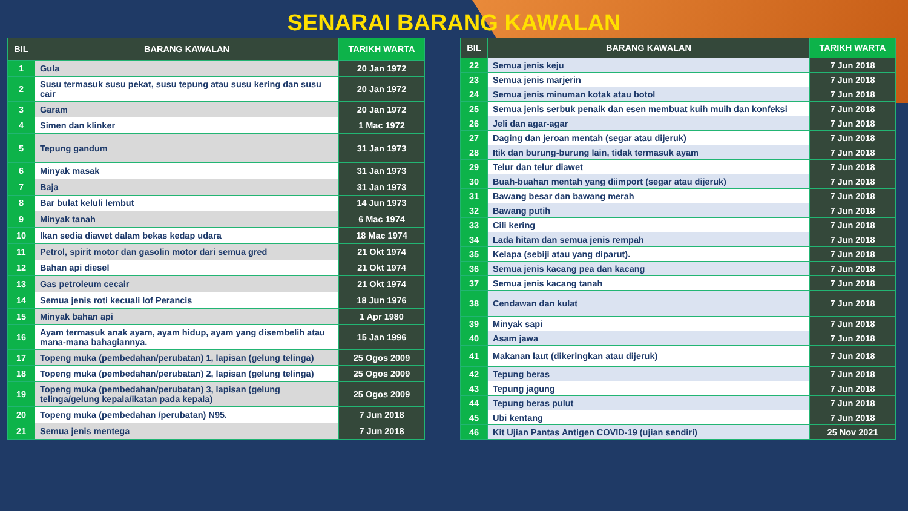SENARAI BARANG KAWALAN
| BIL | BARANG KAWALAN | TARIKH WARTA |
| --- | --- | --- |
| 1 | Gula | 20 Jan 1972 |
| 2 | Susu termasuk susu pekat, susu tepung atau susu kering dan susu cair | 20 Jan 1972 |
| 3 | Garam | 20 Jan 1972 |
| 4 | Simen dan klinker | 1 Mac 1972 |
| 5 | Tepung gandum | 31 Jan 1973 |
| 6 | Minyak masak | 31 Jan 1973 |
| 7 | Baja | 31 Jan 1973 |
| 8 | Bar bulat keluli lembut | 14 Jun 1973 |
| 9 | Minyak tanah | 6 Mac 1974 |
| 10 | Ikan sedia diawet dalam bekas kedap udara | 18 Mac 1974 |
| 11 | Petrol, spirit motor dan gasolin motor dari semua gred | 21 Okt 1974 |
| 12 | Bahan api diesel | 21 Okt 1974 |
| 13 | Gas petroleum cecair | 21 Okt 1974 |
| 14 | Semua jenis roti kecuali lof Perancis | 18 Jun 1976 |
| 15 | Minyak bahan api | 1 Apr 1980 |
| 16 | Ayam termasuk anak ayam, ayam hidup, ayam yang disembelih atau mana-mana bahagiannya. | 15 Jan 1996 |
| 17 | Topeng muka (pembedahan/perubatan) 1, lapisan (gelung telinga) | 25 Ogos 2009 |
| 18 | Topeng muka (pembedahan/perubatan) 2, lapisan (gelung telinga) | 25 Ogos 2009 |
| 19 | Topeng muka (pembedahan/perubatan) 3, lapisan (gelung telinga/gelung kepala/ikatan pada kepala) | 25 Ogos 2009 |
| 20 | Topeng muka (pembedahan /perubatan) N95. | 7 Jun 2018 |
| 21 | Semua jenis mentega | 7 Jun 2018 |
| BIL | BARANG KAWALAN | TARIKH WARTA |
| --- | --- | --- |
| 22 | Semua jenis keju | 7 Jun 2018 |
| 23 | Semua jenis marjerin | 7 Jun 2018 |
| 24 | Semua jenis minuman kotak atau botol | 7 Jun 2018 |
| 25 | Semua jenis serbuk penaik dan esen membuat kuih muih dan konfeksi | 7 Jun 2018 |
| 26 | Jeli dan agar-agar | 7 Jun 2018 |
| 27 | Daging dan jeroan mentah (segar atau dijeruk) | 7 Jun 2018 |
| 28 | Itik dan burung-burung lain, tidak termasuk ayam | 7 Jun 2018 |
| 29 | Telur dan telur diawet | 7 Jun 2018 |
| 30 | Buah-buahan mentah yang diimport (segar atau dijeruk) | 7 Jun 2018 |
| 31 | Bawang besar dan bawang merah | 7 Jun 2018 |
| 32 | Bawang putih | 7 Jun 2018 |
| 33 | Cili kering | 7 Jun 2018 |
| 34 | Lada hitam dan semua jenis rempah | 7 Jun 2018 |
| 35 | Kelapa (sebiji atau yang diparut). | 7 Jun 2018 |
| 36 | Semua jenis kacang pea dan kacang | 7 Jun 2018 |
| 37 | Semua jenis kacang tanah | 7 Jun 2018 |
| 38 | Cendawan dan kulat | 7 Jun 2018 |
| 39 | Minyak sapi | 7 Jun 2018 |
| 40 | Asam jawa | 7 Jun 2018 |
| 41 | Makanan laut (dikeringkan atau dijeruk) | 7 Jun 2018 |
| 42 | Tepung beras | 7 Jun 2018 |
| 43 | Tepung jagung | 7 Jun 2018 |
| 44 | Tepung beras pulut | 7 Jun 2018 |
| 45 | Ubi kentang | 7 Jun 2018 |
| 46 | Kit Ujian Pantas Antigen COVID-19 (ujian sendiri) | 25 Nov 2021 |